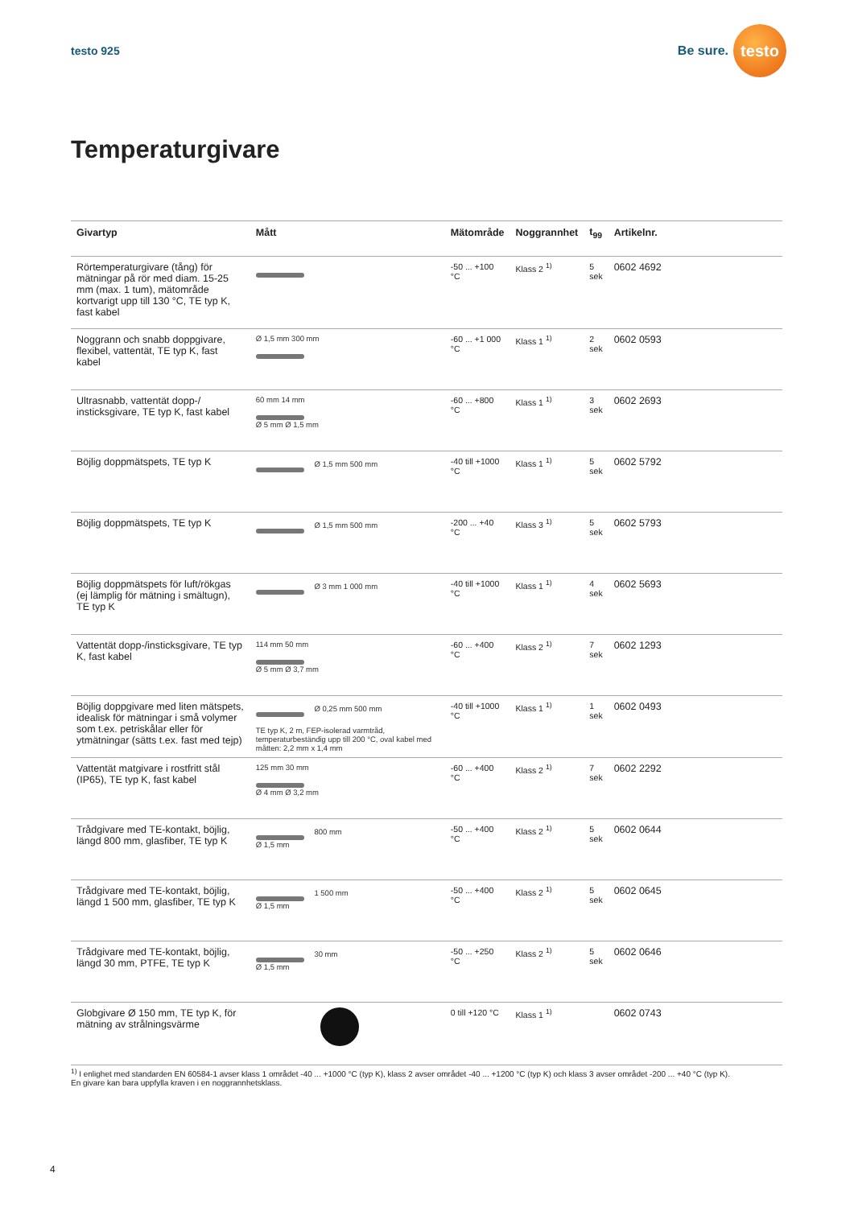testo 925 Be sure. testo
Temperaturgivare
| Givartyp | Mått | Mätområde | Noggrannhet | t<sub>99</sub> | Artikelnr. |
| --- | --- | --- | --- | --- | --- |
| Rörtemperaturgivare (tång) för mätningar på rör med diam. 15-25 mm (max. 1 tum), mätområde kortvarigt upp till 130 °C, TE typ K, fast kabel | | -50 ... +100 °C | Klass 2 <sup>1)</sup> | 5 sek | 0602 4692 |
| Noggrann och snabb doppgivare, flexibel, vattentät, TE typ K, fast kabel | Ø 1,5 mm 300 mm | -60 ... +1 000 °C | Klass 1 <sup>1)</sup> | 2 sek | 0602 0593 |
| Ultrasnabb, vattentät dopp-/ insticksgivare, TE typ K, fast kabel | 60 mm 14 mm Ø 5 mm Ø 1,5 mm | -60 ... +800 °C | Klass 1 <sup>1)</sup> | 3 sek | 0602 2693 |
| Böjlig doppmätspets, TE typ K | Ø 1,5 mm 500 mm | -40 till +1000 °C | Klass 1 <sup>1)</sup> | 5 sek | 0602 5792 |
| Böjlig doppmätspets, TE typ K | Ø 1,5 mm 500 mm | -200 ... +40 °C | Klass 3 <sup>1)</sup> | 5 sek | 0602 5793 |
| Böjlig doppmätspets för luft/rökgas (ej lämplig för mätning i smältugn), TE typ K | Ø 3 mm 1 000 mm | -40 till +1000 °C | Klass 1 <sup>1)</sup> | 4 sek | 0602 5693 |
| Vattentät dopp-/insticksgivare, TE typ K, fast kabel | 114 mm 50 mm Ø 5 mm Ø 3,7 mm | -60 ... +400 °C | Klass 2 <sup>1)</sup> | 7 sek | 0602 1293 |
| Böjlig doppgivare med liten mät­spets, idealisk för mätningar i små volymer som t.ex. petriskålar eller för ytmätningar (sätts t.ex. fast med tejp) | Ø 0,25 mm 500 mm TE typ K, 2 m, FEP-isolerad varmtråd, temperaturbeständig upp till 200 °C, oval kabel med måtten: 2,2 mm x 1,4 mm | -40 till +1000 °C | Klass 1 <sup>1)</sup> | 1 sek | 0602 0493 |
| Vattentät matgivare i rostfritt stål (IP65), TE typ K, fast kabel | 125 mm 30 mm Ø 4 mm Ø 3,2 mm | -60 ... +400 °C | Klass 2 <sup>1)</sup> | 7 sek | 0602 2292 |
| Trådgivare med TE-kontakt, böjlig, längd 800 mm, glasfiber, TE typ K | 800 mm Ø 1,5 mm | -50 ... +400 °C | Klass 2 <sup>1)</sup> | 5 sek | 0602 0644 |
| Trådgivare med TE-kontakt, böjlig, längd 1 500 mm, glasfiber, TE typ K | 1 500 mm Ø 1,5 mm | -50 ... +400 °C | Klass 2 <sup>1)</sup> | 5 sek | 0602 0645 |
| Trådgivare med TE-kontakt, böjlig, längd 30 mm, PTFE, TE typ K | 30 mm Ø 1,5 mm | -50 ... +250 °C | Klass 2 <sup>1)</sup> | 5 sek | 0602 0646 |
| Globgivare Ø 150 mm, TE typ K, för mätning av strålningsvärme | | 0 till +120 °C | Klass 1 <sup>1)</sup> | | 0602 0743 |
<sup>1)</sup> I enlighet med standarden EN 60584-1 avser klass 1 området -40 ... +1000 °C (typ K), klass 2 avser området -40 ... +1200 °C (typ K) och klass 3 avser området -200 ... +40 °C (typ K).
En givare kan bara uppfylla kraven i en noggrannhetsklass.
4